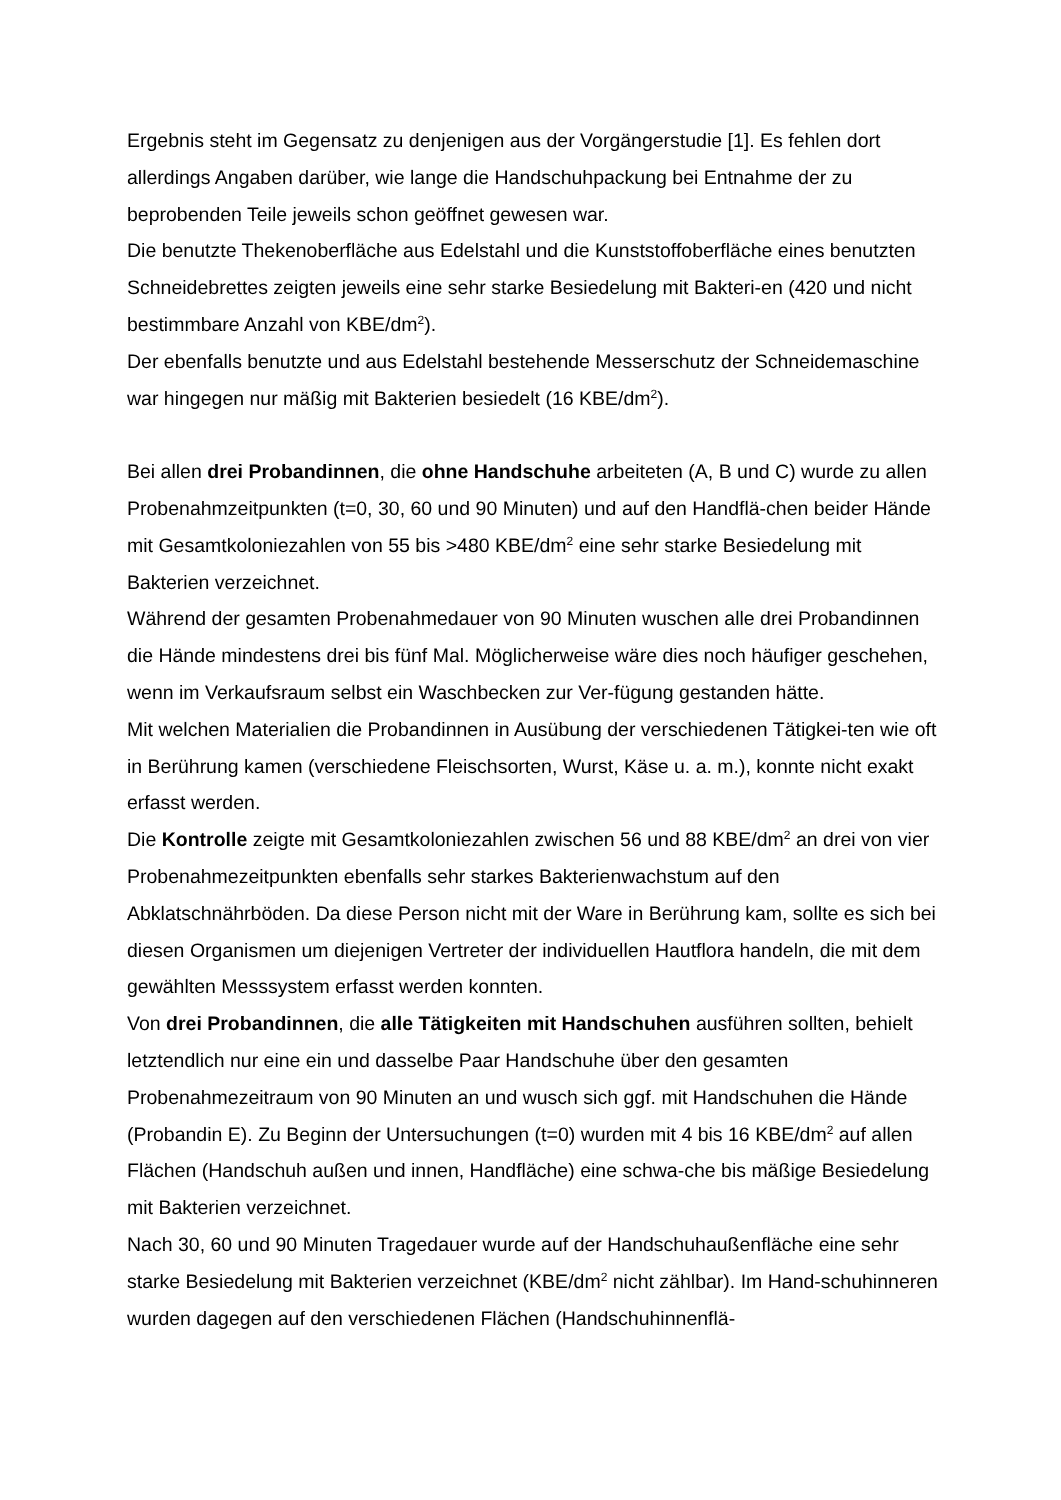Ergebnis steht im Gegensatz zu denjenigen aus der Vorgängerstudie [1]. Es fehlen dort allerdings Angaben darüber, wie lange die Handschuhpackung bei Entnahme der zu beprobenden Teile jeweils schon geöffnet gewesen war.
Die benutzte Thekenoberfläche aus Edelstahl und die Kunststoffoberfläche eines benutzten Schneidebrettes zeigten jeweils eine sehr starke Besiedelung mit Bakteri-en (420 und nicht bestimmbare Anzahl von KBE/dm<sup>2</sup>).
Der ebenfalls benutzte und aus Edelstahl bestehende Messerschutz der Schneidemaschine war hingegen nur mäßig mit Bakterien besiedelt (16 KBE/dm<sup>2</sup>).
Bei allen drei Probandinnen, die ohne Handschuhe arbeiteten (A, B und C) wurde zu allen Probenahmzeitpunkten (t=0, 30, 60 und 90 Minuten) und auf den Handflä-chen beider Hände mit Gesamtkoloniezahlen von 55 bis >480 KBE/dm<sup>2</sup> eine sehr starke Besiedelung mit Bakterien verzeichnet.
Während der gesamten Probenahmedauer von 90 Minuten wuschen alle drei Probandinnen die Hände mindestens drei bis fünf Mal. Möglicherweise wäre dies noch häufiger geschehen, wenn im Verkaufsraum selbst ein Waschbecken zur Ver-fügung gestanden hätte.
Mit welchen Materialien die Probandinnen in Ausübung der verschiedenen Tätigkei-ten wie oft in Berührung kamen (verschiedene Fleischsorten, Wurst, Käse u. a. m.), konnte nicht exakt erfasst werden.
Die Kontrolle zeigte mit Gesamtkoloniezahlen zwischen 56 und 88 KBE/dm<sup>2</sup> an drei von vier Probenahmezeitpunkten ebenfalls sehr starkes Bakterienwachstum auf den Abklatschnährböden. Da diese Person nicht mit der Ware in Berührung kam, sollte es sich bei diesen Organismen um diejenigen Vertreter der individuellen Hautflora handeln, die mit dem gewählten Messsystem erfasst werden konnten.
Von drei Probandinnen, die alle Tätigkeiten mit Handschuhen ausführen sollten, behielt letztendlich nur eine ein und dasselbe Paar Handschuhe über den gesamten Probenahmezeitraum von 90 Minuten an und wusch sich ggf. mit Handschuhen die Hände (Probandin E). Zu Beginn der Untersuchungen (t=0) wurden mit 4 bis 16 KBE/dm<sup>2</sup> auf allen Flächen (Handschuh außen und innen, Handfläche) eine schwa-che bis mäßige Besiedelung mit Bakterien verzeichnet.
Nach 30, 60 und 90 Minuten Tragedauer wurde auf der Handschuhaußenfläche eine sehr starke Besiedelung mit Bakterien verzeichnet (KBE/dm<sup>2</sup> nicht zählbar). Im Hand-schuhinneren wurden dagegen auf den verschiedenen Flächen (Handschuhinnenflä-